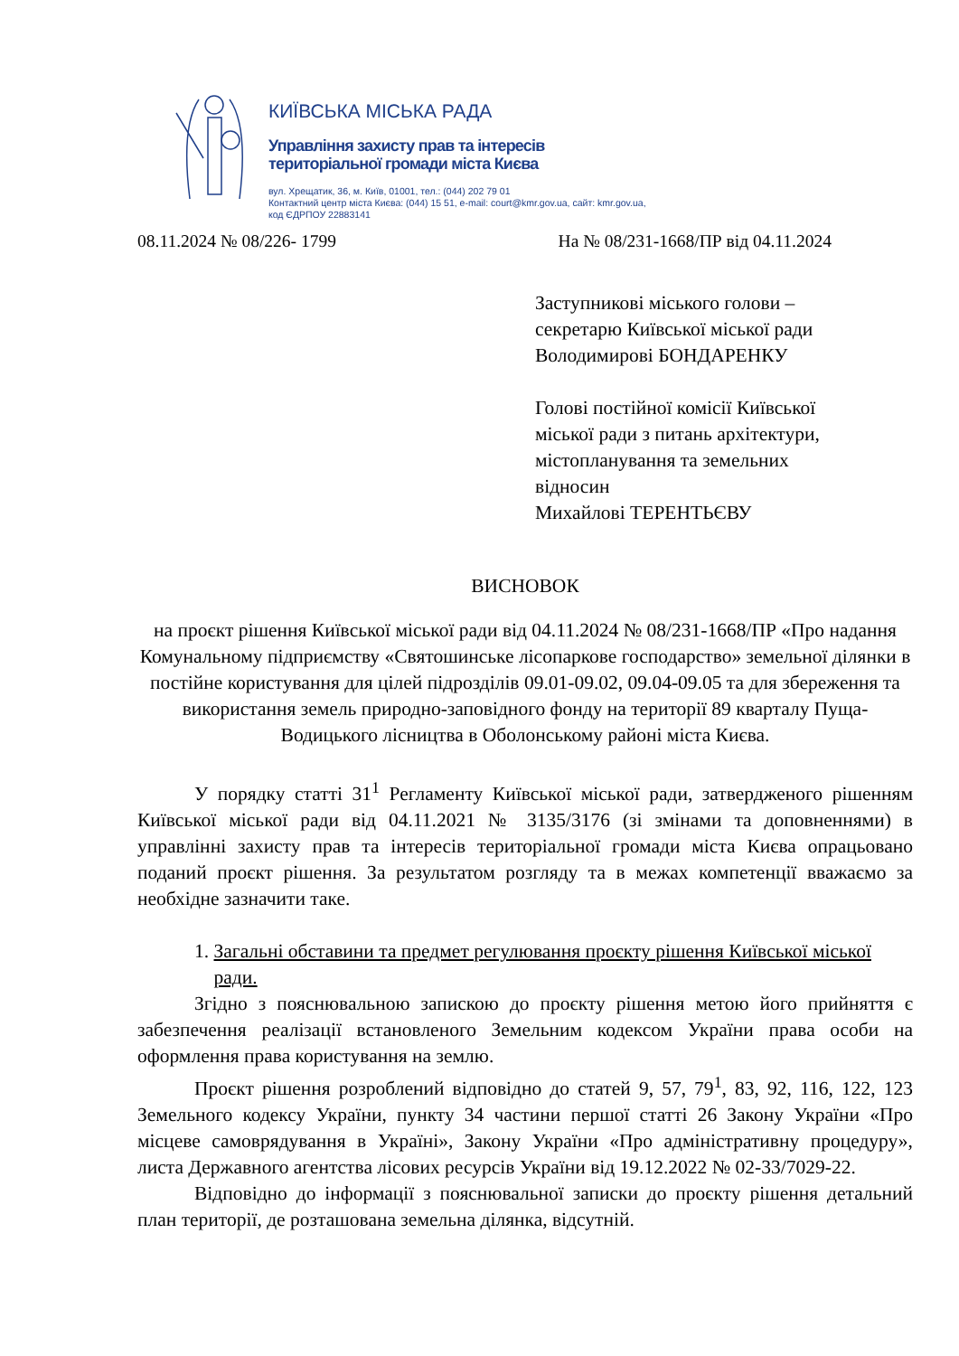КИЇВСЬКА МІСЬКА РАДА
Управління захисту прав та інтересів
територіальної громади міста Києва
вул. Хрещатик, 36, м. Київ, 01001, тел.: (044) 202 79 01
Контактний центр міста Києва: (044) 15 51, e-mail: court@kmr.gov.ua, сайт: kmr.gov.ua,
код ЄДРПОУ 22883141
08.11.2024 № 08/226- 1799 На № 08/231-1668/ПР від 04.11.2024
Заступникові міського голови –
секретарю Київської міської ради
Володимирові БОНДАРЕНКУ
Голові постійної комісії Київської
міської ради з питань архітектури,
містопланування та земельних
відносин
Михайлові ТЕРЕНТЬЄВУ
ВИСНОВОК
на проєкт рішення Київської міської ради від 04.11.2024 № 08/231-1668/ПР «Про надання Комунальному підприємству «Святошинське лісопаркове господарство» земельної ділянки в постійне користування для цілей підрозділів 09.01-09.02, 09.04-09.05 та для збереження та використання земель природно-заповідного фонду на території 89 кварталу Пуща-Водицького лісництва в Оболонському районі міста Києва.
У порядку статті 31<sup>1</sup> Регламенту Київської міської ради, затвердженого рішенням Київської міської ради від 04.11.2021 № 3135/3176 (зі змінами та доповненнями) в управлінні захисту прав та інтересів територіальної громади міста Києва опрацьовано поданий проєкт рішення. За результатом розгляду та в межах компетенції вважаємо за необхідне зазначити таке.
1. Загальні обставини та предмет регулювання проєкту рішення Київської міської ради.
Згідно з пояснювальною запискою до проєкту рішення метою його прийняття є забезпечення реалізації встановленого Земельним кодексом України права особи на оформлення права користування на землю.
Проєкт рішення розроблений відповідно до статей 9, 57, 79<sup>1</sup>, 83, 92, 116, 122, 123 Земельного кодексу України, пункту 34 частини першої статті 26 Закону України «Про місцеве самоврядування в Україні», Закону України «Про адміністративну процедуру», листа Державного агентства лісових ресурсів України від 19.12.2022 № 02-33/7029-22.
Відповідно до інформації з пояснювальної записки до проєкту рішення детальний план території, де розташована земельна ділянка, відсутній.